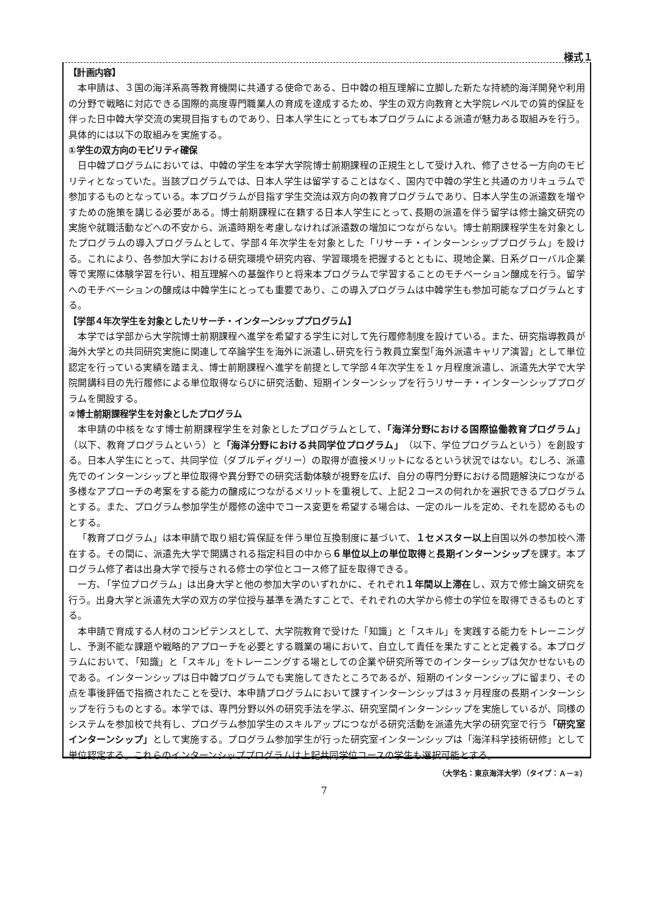様式１
【計画内容】
本申請は、３国の海洋系高等教育機関に共通する使命である、日中韓の相互理解に立脚した新たな持続的海洋開発や利用の分野で戦略に対応できる国際的高度専門職業人の育成を達成するため、学生の双方向教育と大学院レベルでの質的保証を伴った日中韓大学交流の実現目指すものであり、日本人学生にとっても本プログラムによる派遣が魅力ある取組みを行う。具体的には以下の取組みを実施する。
①学生の双方向のモビリティ確保
日中韓プログラムにおいては、中韓の学生を本学大学院博士前期課程の正規生として受け入れ、修了させる一方向のモビリティとなっていた。当該プログラムでは、日本人学生は留学することはなく、国内で中韓の学生と共通のカリキュラムで参加するものとなっている。本プログラムが目指す学生交流は双方向の教育プログラムであり、日本人学生の派遣数を増やすための施策を講じる必要がある。博士前期課程に在籍する日本人学生にとって､長期の派遣を伴う留学は修士論文研究の実施や就職活動などへの不安から、派遣時期を考慮しなければ派遣数の増加につながらない。博士前期課程学生を対象としたプログラムの導入プログラムとして、学部４年次学生を対象とした「リサーチ・インターンシッププログラム」を設ける。これにより、各参加大学における研究環境や研究内容、学習環境を把握するとともに、現地企業、日系グローバル企業等で実際に体験学習を行い、相互理解への基盤作りと将来本プログラムで学習することのモチベーション醸成を行う。留学へのモチベーションの醸成は中韓学生にとっても重要であり、この導入プログラムは中韓学生も参加可能なプログラムとする。
【学部４年次学生を対象としたリサーチ・インターンシッププログラム】
本学では学部から大学院博士前期課程へ進学を希望する学生に対して先行履修制度を設けている。また、研究指導教員が海外大学との共同研究実施に関連して卒論学生を海外に派遣し､研究を行う教員立案型｢海外派遣キャリア演習」として単位認定を行っている実績を踏まえ、博士前期課程へ進学を前提として学部４年次学生を１ヶ月程度派遣し、派遣先大学で大学院開講科目の先行履修による単位取得ならびに研究活動、短期インターンシップを行うリサーチ・インターンシッププログラムを開設する。
②博士前期課程学生を対象としたプログラム
本申請の中核をなす博士前期課程学生を対象としたプログラムとして､「海洋分野における国際協働教育プログラム」（以下、教育プログラムという）と「海洋分野における共同学位プログラム」（以下、学位プログラムという）を創設する。日本人学生にとって、共同学位（ダブルディグリー）の取得が直接メリットになるという状況ではない。むしろ、派遣先でのインターンシップと単位取得や異分野での研究活動体験が視野を広げ、自分の専門分野における問題解決につながる多様なアプローチの考案をする能力の醸成につながるメリットを重視して、上記２コースの何れかを選択できるプログラムとする。また、プログラム参加学生が履修の途中でコース変更を希望する場合は、一定のルールを定め、それを認めるものとする。
「教育プログラム」は本申請で取り組む質保証を伴う単位互換制度に基づいて、１セメスター以上自国以外の参加校へ滞在する。その間に、派遣先大学で開講される指定科目の中から６単位以上の単位取得と長期インターンシップを課す。本プログラム修了者は出身大学で授与される修士の学位とコース修了証を取得できる。
一方､「学位プログラム」は出身大学と他の参加大学のいずれかに、それぞれ１年間以上滞在し、双方で修士論文研究を行う。出身大学と派遣先大学の双方の学位授与基準を満たすことで、それぞれの大学から修士の学位を取得できるものとする。
本申請で育成する人材のコンピテンスとして、大学院教育で受けた「知識」と「スキル」を実践する能力をトレーニングし、予測不能な課題や戦略的アプローチを必要とする職業の場において、自立して責任を果たすことと定義する。本プログラムにおいて､「知識」と「スキル」をトレーニングする場としての企業や研究所等でのインターシップは欠かせないものである。インターンシップは日中韓プログラムでも実施してきたところであるが、短期のインターンシップに留まり、その点を事後評価で指摘されたことを受け、本申請プログラムにおいて課すインターンシップは３ヶ月程度の長期インターンシップを行うものとする。本学では、専門分野以外の研究手法を学ぶ、研究室間インターンシップを実施しているが、同様のシステムを参加校で共有し、プログラム参加学生のスキルアップにつながる研究活動を派遣先大学の研究室で行う「研究室インターンシップ」として実施する。プログラム参加学生が行った研究室インターンシップは「海洋科学技術研修」として単位認定する。これらのインターンシッププログラムは上記共同学位コースの学生も選択可能とする。
（大学名：東京海洋大学）（タイプ：Ａ－②）
7